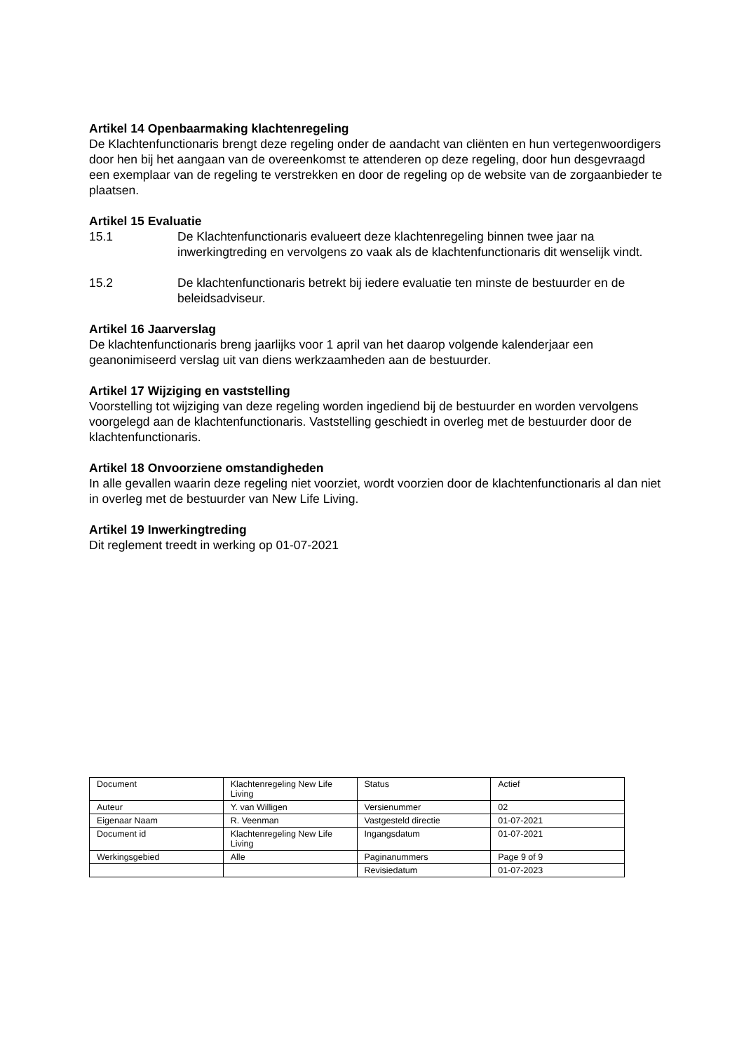Artikel 14 Openbaarmaking klachtenregeling
De Klachtenfunctionaris brengt deze regeling onder de aandacht van cliënten en hun vertegenwoordigers door hen bij het aangaan van de overeenkomst te attenderen op deze regeling, door hun desgevraagd een exemplaar van de regeling te verstrekken en door de regeling op de website van de zorgaanbieder te plaatsen.
Artikel 15 Evaluatie
15.1 De Klachtenfunctionaris evalueert deze klachtenregeling binnen twee jaar na inwerkingtreding en vervolgens zo vaak als de klachtenfunctionaris dit wenselijk vindt.
15.2 De klachtenfunctionaris betrekt bij iedere evaluatie ten minste de bestuurder en de beleidsadviseur.
Artikel 16 Jaarverslag
De klachtenfunctionaris breng jaarlijks voor 1 april van het daarop volgende kalenderjaar een geanonimiseerd verslag uit van diens werkzaamheden aan de bestuurder.
Artikel 17 Wijziging en vaststelling
Voorstelling tot wijziging van deze regeling worden ingediend bij de bestuurder en worden vervolgens voorgelegd aan de klachtenfunctionaris. Vaststelling geschiedt in overleg met de bestuurder door de klachtenfunctionaris.
Artikel 18 Onvoorziene omstandigheden
In alle gevallen waarin deze regeling niet voorziet, wordt voorzien door de klachtenfunctionaris al dan niet in overleg met de bestuurder van New Life Living.
Artikel 19 Inwerkingtreding
Dit reglement treedt in werking op 01-07-2021
| Document | Klachtenregeling New Life Living | Status | Actief |
| Auteur | Y. van Willigen | Versienummer | 02 |
| Eigenaar Naam | R. Veenman | Vastgesteld directie | 01-07-2021 |
| Document id | Klachtenregeling New Life Living | Ingangsdatum | 01-07-2021 |
| Werkingsgebied | Alle | Paginanummers | Page 9 of 9 |
| | | Revisiedatum | 01-07-2023 |